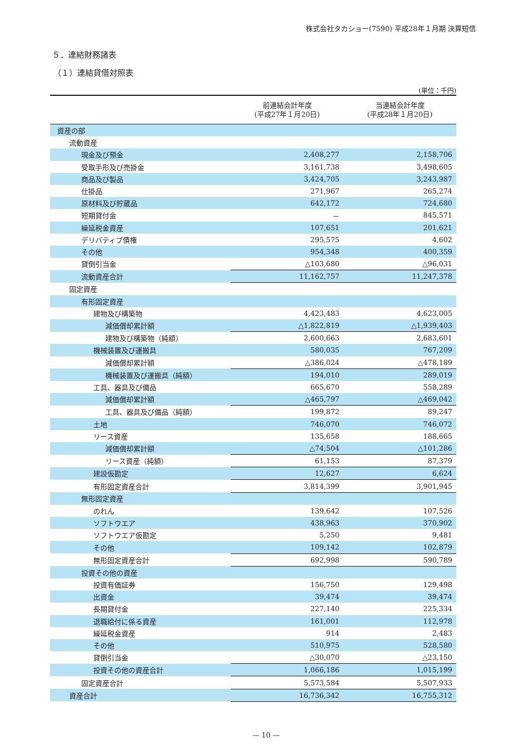株式会社タカショー(7590) 平成28年１月期 決算短信
５．連結財務諸表
（１）連結貸借対照表
(単位：千円)
| | 前連結会計年度 (平成27年１月20日) | 当連結会計年度 (平成28年１月20日) |
| --- | --- | --- |
| 資産の部 | | |
| 流動資産 | | |
| 現金及び預金 | 2,408,277 | 2,158,706 |
| 受取手形及び売掛金 | 3,161,738 | 3,498,605 |
| 商品及び製品 | 3,424,705 | 3,243,987 |
| 仕掛品 | 271,967 | 265,274 |
| 原材料及び貯蔵品 | 642,172 | 724,680 |
| 短期貸付金 | － | 845,571 |
| 繰延税金資産 | 107,651 | 201,621 |
| デリバティブ債権 | 295,575 | 4,602 |
| その他 | 954,348 | 400,359 |
| 貸倒引当金 | △103,680 | △96,031 |
| 流動資産合計 | 11,162,757 | 11,247,378 |
| 固定資産 | | |
| 有形固定資産 | | |
| 建物及び構築物 | 4,423,483 | 4,623,005 |
| 減価償却累計額 | △1,822,819 | △1,939,403 |
| 建物及び構築物（純額） | 2,600,663 | 2,683,601 |
| 機械装置及び運搬具 | 580,035 | 767,209 |
| 減価償却累計額 | △386,024 | △478,189 |
| 機械装置及び運搬具（純額） | 194,010 | 289,019 |
| 工具、器具及び備品 | 665,670 | 558,289 |
| 減価償却累計額 | △465,797 | △469,042 |
| 工具、器具及び備品（純額） | 199,872 | 89,247 |
| 土地 | 746,070 | 746,072 |
| リース資産 | 135,658 | 188,665 |
| 減価償却累計額 | △74,504 | △101,286 |
| リース資産（純額） | 61,153 | 87,379 |
| 建設仮勘定 | 12,627 | 6,624 |
| 有形固定資産合計 | 3,814,399 | 3,901,945 |
| 無形固定資産 | | |
| のれん | 139,642 | 107,526 |
| ソフトウエア | 438,963 | 370,902 |
| ソフトウエア仮勘定 | 5,250 | 9,481 |
| その他 | 109,142 | 102,879 |
| 無形固定資産合計 | 692,998 | 590,789 |
| 投資その他の資産 | | |
| 投資有価証券 | 156,750 | 129,498 |
| 出資金 | 39,474 | 39,474 |
| 長期貸付金 | 227,140 | 225,334 |
| 退職給付に係る資産 | 161,001 | 112,978 |
| 繰延税金資産 | 914 | 2,483 |
| その他 | 510,975 | 528,580 |
| 貸倒引当金 | △30,070 | △23,150 |
| 投資その他の資産合計 | 1,066,186 | 1,015,199 |
| 固定資産合計 | 5,573,584 | 5,507,933 |
| 資産合計 | 16,736,342 | 16,755,312 |
— 10 —